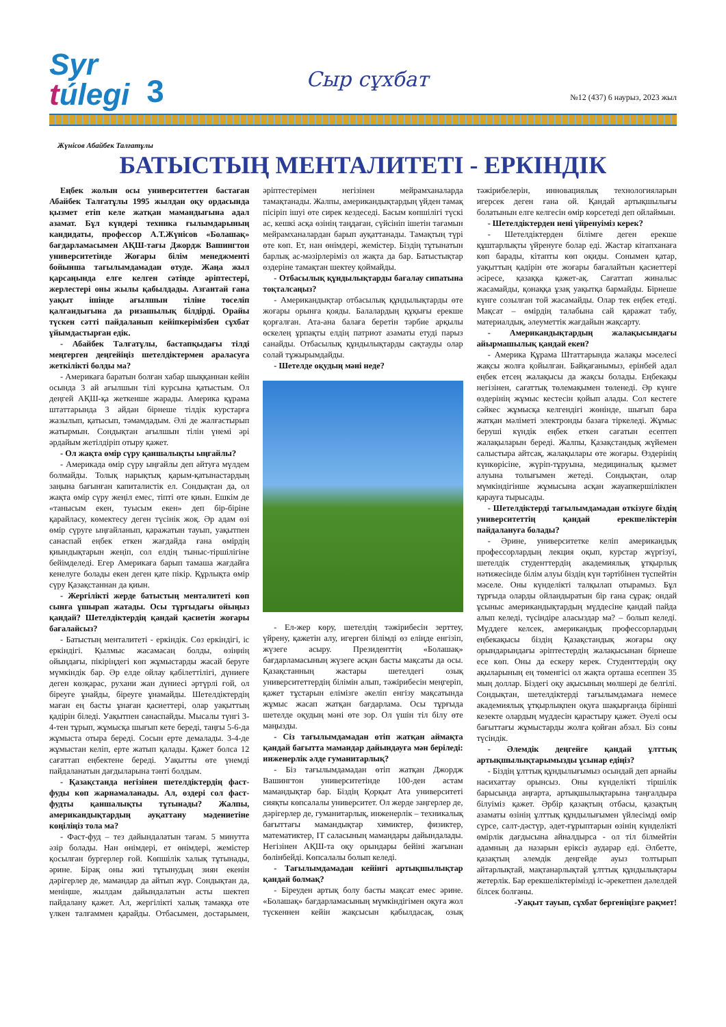Syr
túlegi
3
Сыр сұхбат
№12 (437) 6 наурыз, 2023 жыл
Жүнісов Абайбек Талғатұлы
БАТЫСТЫҢ МЕНТАЛИТЕТІ - ЕРКІНДІК
Еңбек жолын осы университеттен бастаған Абайбек Талғатұлы 1995 жылдан оқу ордасында қызмет етіп келе жатқан мамандығына адал азамат. Бұл күндері техника ғылымдарының кандидаты, профессор А.Т.Жүнісов «Болашақ» бағдарламасымен АҚШ-тағы Джордж Вашингтон университетінде Жоғары білім менеджменті бойынша тағылымдамадан өтуде. Жаңа жыл қарсаңында елге келген сәтінде әріптестері, жерлестері оны жылы қабылдады. Азғантай ғана уақыт ішінде ағылшын тіліне төселіп қалғандығына да ризашылық білдірді. Орайы түскен сәтті пайдаланып кейіпкерімізбен сұхбат ұйымдастырған едік.
- Абайбек Талғатұлы, бастапқыдағы тілді меңгерген деңгейіңіз шетелдіктермен араласуға жеткілікті болды ма?
- Америкаға баратын болған хабар шыққаннан кейін осында 3 ай ағылшын тілі курсына қатыстым. Ол деңгей АҚШ-қа жеткенше жарады. Америка құрама штаттарында 3 айдан бірнеше тілдік курстарға жазылып, қатысып, тәмамдадым. Әлі де жалғастырып жатырмын. Сондықтан ағылшын тілін үнемі әрі әрдайым жетілдіріп отыру қажет.
- Ол жақта өмір сүру қаншалықты ыңғайлы?
- Америкада өмір сүру ыңғайлы деп айтуға мүлдем болмайды. Толық нарықтық қарым-қатынастардың заңына бағынған капиталистік ел. Сондықтан да, ол жақта өмір сүру жеңіл емес, тіпті өте қиын. Ешкім де «танысым екен, туысым екен» деп бір-біріне қарайласу, көмектесу деген түсінік жоқ. Әр адам өзі өмір сүруге ыңғайланып, қаражатын тауып, уақытпен санаспай еңбек еткен жағдайда ғана өмірдің қиындықтарын жеңіп, сол елдің тыныс-тіршілігіне бейімделеді. Егер Америкаға барып тамаша жағдайға кенелуге болады екен деген қате пікір. Құрлықта өмір сүру Қазақстаннан да қиын.
- Жергілікті жерде батыстың менталитеті көп сынға ұшырап жатады. Осы тұрғыдағы ойыңыз қандай? Шетелдіктердің қандай қасиетін жоғары бағалайсыз?
- Батыстың менталитеті - еркіндік. Сөз еркіндігі, іс еркіндігі. Қылмыс жасамасаң болды, өзіңнің ойыңдағы, пікіріңдегі көп жұмыстарды жасай беруге мүмкіндік бар. Әр елде ойлау қабілеттілігі, дүниеге деген көзқарас, рухани жан дүниесі әртүрлі ғой, ол біреуге ұнайды, біреуге ұнамайды. Шетелдіктердің маған ең басты ұнаған қасиеттері, олар уақыттың қадірін біледі. Уақытпен санаспайды. Мысалы түнгі 3-4-тен тұрып, жұмысқа шығып кете береді, таңғы 5-6-да жұмыста отыра береді. Сосын ерте демалады. 3-4-де жұмыстан келіп, ерте жатып қалады. Қажет болса 12 сағаттап еңбектене береді. Уақытты өте үнемді пайдаланатын дағдыларына тәнті болдым.
- Қазақстанда негізінен шетелдіктердің фаст-фуды көп жарнамаланады. Ал, өздері сол фаст-фудты қаншалықты тұтынады? Жалпы, американдықтардың ауқаттану мәдениетіне көңіліңіз тола ма?
- Фаст-фуд – тез дайындалатын тағам. 5 минутта әзір болады. Нан өнімдері, ет өнімдері, жемістер қосылған бургерлер ғой. Көпшілік халық тұтынады, әрине. Бірақ оны жиі тұтынудың зиян екенін дәрігерлер де, мамандар да айтып жүр. Сондықтан да, меніңше, жылдам дайындалатын асты шектеп пайдалану қажет. Ал, жергілікті халық тамаққа өте үлкен талғаммен қарайды. Отбасымен, достарымен, әріптестерімен негізінен мейрамханаларда тамақтанады. Жалпы, американдықтардың үйден тамақ пісіріп ішуі өте сирек кездеседі. Басым көпшілігі түскі ас, кешкі асқа өзінің таңдаған, сүйсініп ішетін тағамын мейрамханалардан барып ауқаттанады. Тамақтың түрі өте көп. Ет, нан өнімдері, жемістер. Біздің тұтынатын барлық ас-мәзірлеріміз ол жақта да бар. Батыстықтар өздеріне тамақтан шектеу қоймайды.
- Отбасылық құндылықтарды бағалау сипатына тоқталсаңыз?
- Американдықтар отбасылық құндылықтарды өте жоғары орынға қояды. Балалардың құқығы ерекше қорғалған. Ата-ана балаға беретін тәрбие арқылы өскелең ұрпақты елдің патриот азаматы етуді парыз санайды. Отбасылық құндылықтарды сақтауды олар солай тұжырымдайды.
- Шетелде оқудың мәні неде?
- Ел-жер көру, шетелдің тәжірибесін зерттеу, үйрену, қажетін алу, игерген білімді өз еліңде енгізіп, жүзеге асыру. Президенттің «Болашақ» бағдарламасының жүзеге асқан басты мақсаты да осы. Қазақстанның жастары шетелдегі озық университеттердің білімін алып, тәжірибесін меңгеріп, қажет тұстарын елімізге әкеліп енгізу мақсатында жұмыс жасап жатқан бағдарлама. Осы тұрғыда шетелде оқудың мәні өте зор. Ол үшін тіл білу өте маңызды.
- Сіз тағылымдамадан өтіп жатқан аймақта қандай бағытта мамандар дайындауға мән беріледі: инженерлік әлде гуманитарлық?
- Біз тағылымдамадан өтіп жатқан Джордж Вашингтон университетінде 100-ден астам мамандықтар бар. Біздің Қорқыт Ата университеті сияқты көпсалалы университет. Ол жерде заңгерлер де, дәрігерлер де, гуманитарлық, инженерлік – техникалық бағыттағы мамандықтар химиктер, физиктер, математиктер, IT саласының мамандары дайындалады. Негізінен АҚШ-та оқу орындары бейіні жағынан бөлінбейді. Көпсалалы болып келеді.
- Тағылымдамадан кейінгі артықшылықтар қандай болмақ?
- Біреуден артық болу басты мақсат емес әрине. «Болашақ» бағдарламасының мүмкіндігімен оқуға жол түскеннен кейін жақсысын қабылдасақ, озық тәжірибелерін, инновациялық технологияларын игерсек деген ғана ой. Қандай артықшылығы болатынын елге келгесін өмір көрсетеді деп ойлаймын.
- Шетелдіктерден нені үйренуіміз керек?
- Шетелдіктерден білімге деген ерекше құштарлықты үйренуге болар еді. Жастар кітапханаға көп барады, кітапты көп оқиды. Сонымен қатар, уақыттың қадірін өте жоғары бағалайтын қасиеттері әсіресе, қазаққа қажет-ақ. Сағаттап жиналыс жасамайды, қонаққа ұзақ уақытқа бармайды. Бірнеше күнге созылған той жасамайды. Олар тек еңбек етеді. Мақсат – өмірдің талабына сай қаражат табу, материалдық, әлеуметтік жағдайын жақсарту.
- Американдықтардың жалақысындағы айырмашылық қандай екен?
- Америка Құрама Штаттарында жалақы мәселесі жақсы жолға қойылған. Байқағанымыз, ерінбей адал еңбек етсең жалақысы да жақсы болады. Еңбекақы негізінен, сағаттық төлемақымен төленеді. Әр күнге өздерінің жұмыс кестесін қойып алады. Сол кестеге сәйкес жұмысқа келгендігі жөнінде, шығып бара жатқан мәліметі электронды базаға тіркеледі. Жұмыс беруші күндік еңбек еткен сағатын есептеп жалақыларын береді. Жалпы, Қазақстандық жүйемен салыстыра айтсақ, жалақылары өте жоғары. Өздерінің күнкөрісіне, жүріп-тұруына, медициналық қызмет алуына толығымен жетеді. Сондықтан, олар мүмкіндігінше жұмысына асқан жауапкершілікпен қарауға тырысады.
- Шетелдіктерді тағылымдамадан өткізуге біздің университеттің қандай ерекшеліктерін пайдалануға болады?
- Әрине, университетке келіп американдық профессорлардың лекция оқып, курстар жүргізуі, шетелдік студенттердің академиялық ұтқырлық нәтижесінде білім алуы біздің күн тәртібінен түспейтін мәселе. Оны күнделікті талқылап отырамыз. Бұл тұрғыда оларды ойландыратын бір ғана сұрақ: ондай ұсыныс американдықтардың мүддесіне қандай пайда алып келеді, түсіндіре аласыздар ма? – болып келеді. Мүддеге келсек, американдық профессорлардың еңбекақысы біздің Қазақстандық жоғары оқу орындарындағы әріптестердің жалақысынан бірнеше есе көп. Оны да ескеру керек. Студенттердің оқу ақыларының ең төменгісі ол жақта орташа есеппен 35 мың доллар. Біздегі оқу ақысының мөлшері де белгілі. Сондықтан, шетелдіктерді тағылымдамаға немесе академиялық ұтқырлықпен оқуға шақырғанда бірінші кезекте олардың мүддесін қарастыру қажет. Әуелі осы бағыттағы жұмыстарды жолға қойған абзал. Біз соны түсіндік.
- Әлемдік деңгейге қандай ұлттық артықшылықтарымызды ұсынар едіңіз?
- Біздің ұлттық құндылығымыз осындай деп арнайы насихаттау орынсыз. Оны күнделікті тіршілік барысында аңғарта, артықшылықтарына таңғалдыра білуіміз қажет. Әрбір қазақтың отбасы, қазақтың азаматы өзінің ұлттық құндылығымен үйлесімді өмір сүрсе, салт-дәстүр, әдет-ғұрыптарын өзінің күнделікті өмірлік дағдысына айналдырса - ол тіл білмейтін адамның да назарын еріксіз аударар еді. Әлбетте, қазақтың әлемдік деңгейде ауыз толтырып айтарлықтай, мақтанарлықтай ұлттық құндылықтары жетерлік. Бар ерекшеліктерімізді іс-әрекетпен дәлелдей білсек болғаны.
-Уақыт тауып, сұхбат бергеніңізге рақмет!